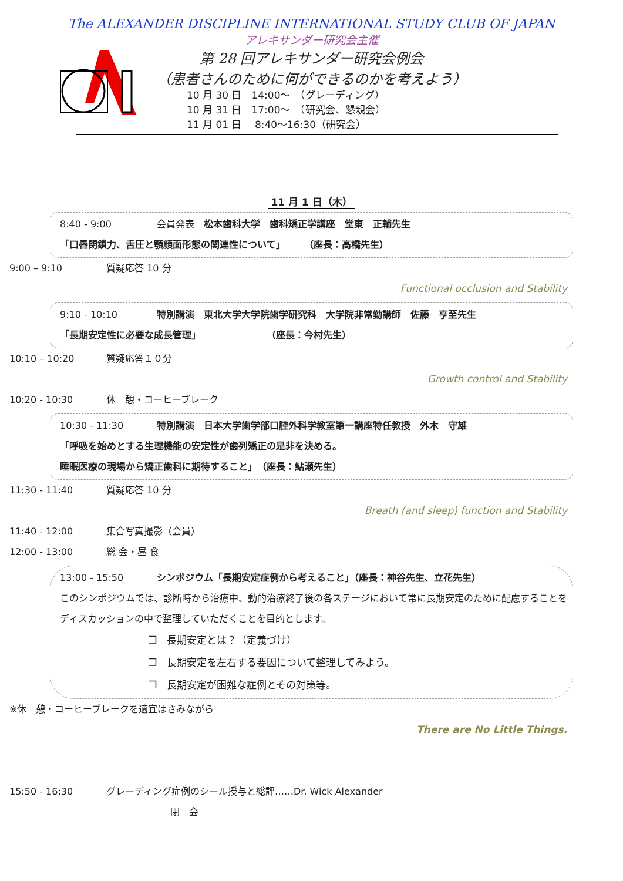The ALEXANDER DISCIPLINE INTERNATIONAL STUDY CLUB OF JAPAN
アレキサンダー研究会主催
第 28 回アレキサンダー研究会例会
（患者さんのために何ができるのかを考えよう）
10 月 30 日　14:00～　（グレーディング）
10 月 31 日　17:00～　（研究会、懇親会）
11 月 01 日　 8:40～16:30（研究会）
11 月 1 日（木）
8:40 - 9:00 会員発表　松本歯科大学　歯科矯正学講座　堂東　正輔先生
「口唇閉鎖力、舌圧と顎顔面形態の関連性について」　　　（座長：高橋先生）
9:00 – 9:10 質疑応答 10 分
Functional occlusion and Stability
9:10 - 10:10 特別講演　東北大学大学院歯学研究科　大学院非常勤講師　佐藤　亨至先生
「長期安定性に必要な成長管理」　　　　　　　　（座長：今村先生）
10:10 – 10:20 質疑応答１０分
Growth control and Stability
10:20 - 10:30 休　憩・コーヒーブレーク
10:30 - 11:30 特別講演　日本大学歯学部口腔外科学教室第一講座特任教授　外木　守雄
「呼吸を始めとする生理機能の安定性が歯列矯正の是非を決める。
睡眠医療の現場から矯正歯科に期待すること」　（座長：鮎瀬先生）
11:30 - 11:40 質疑応答 10 分
Breath (and sleep) function and Stability
11:40 - 12:00 集合写真撮影（会員）
12:00 - 13:00 総 会・昼 食
13:00 - 15:50 シンポジウム「長期安定症例から考えること」（座長：神谷先生、立花先生）
このシンポジウムでは、診断時から治療中、動的治療終了後の各ステージにおいて常に長期安定のために配慮することをディスカッションの中で整理していただくことを目的とします。
❒　長期安定とは？（定義づけ）
❒　長期安定を左右する要因について整理してみよう。
❒　長期安定が困難な症例とその対策等。
※休　憩・コーヒーブレークを適宜はさみながら
There are No Little Things.
15:50 - 16:30 グレーディング症例のシール授与と総評……Dr. Wick Alexander
閉　会